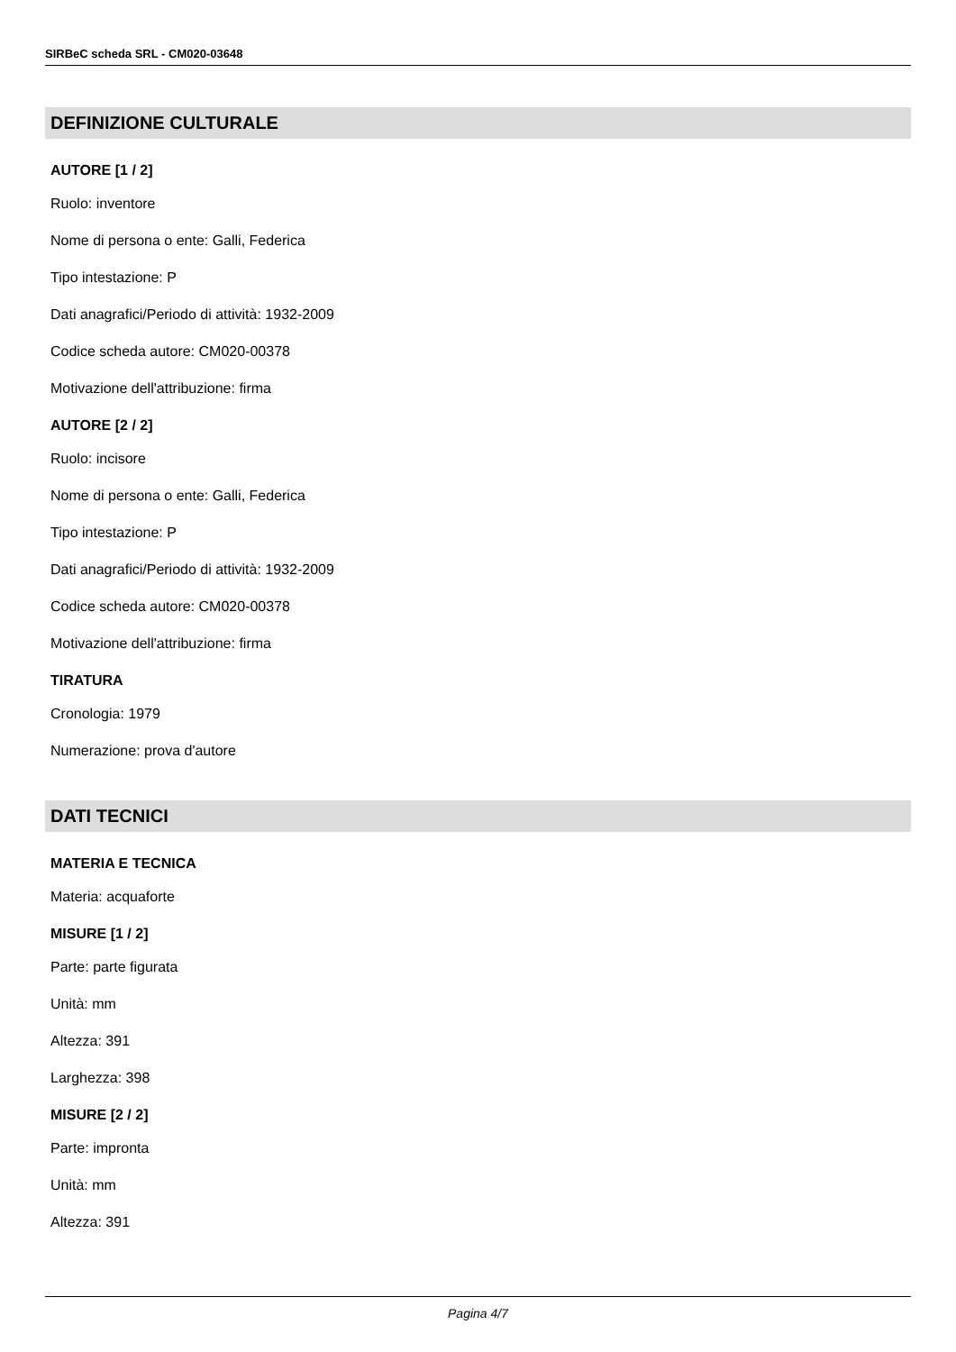SIRBeC scheda SRL - CM020-03648
DEFINIZIONE CULTURALE
AUTORE [1 / 2]
Ruolo: inventore
Nome di persona o ente: Galli, Federica
Tipo intestazione: P
Dati anagrafici/Periodo di attività: 1932-2009
Codice scheda autore: CM020-00378
Motivazione dell'attribuzione: firma
AUTORE [2 / 2]
Ruolo: incisore
Nome di persona o ente: Galli, Federica
Tipo intestazione: P
Dati anagrafici/Periodo di attività: 1932-2009
Codice scheda autore: CM020-00378
Motivazione dell'attribuzione: firma
TIRATURA
Cronologia: 1979
Numerazione: prova d'autore
DATI TECNICI
MATERIA E TECNICA
Materia: acquaforte
MISURE [1 / 2]
Parte: parte figurata
Unità: mm
Altezza: 391
Larghezza: 398
MISURE [2 / 2]
Parte: impronta
Unità: mm
Altezza: 391
Pagina 4/7